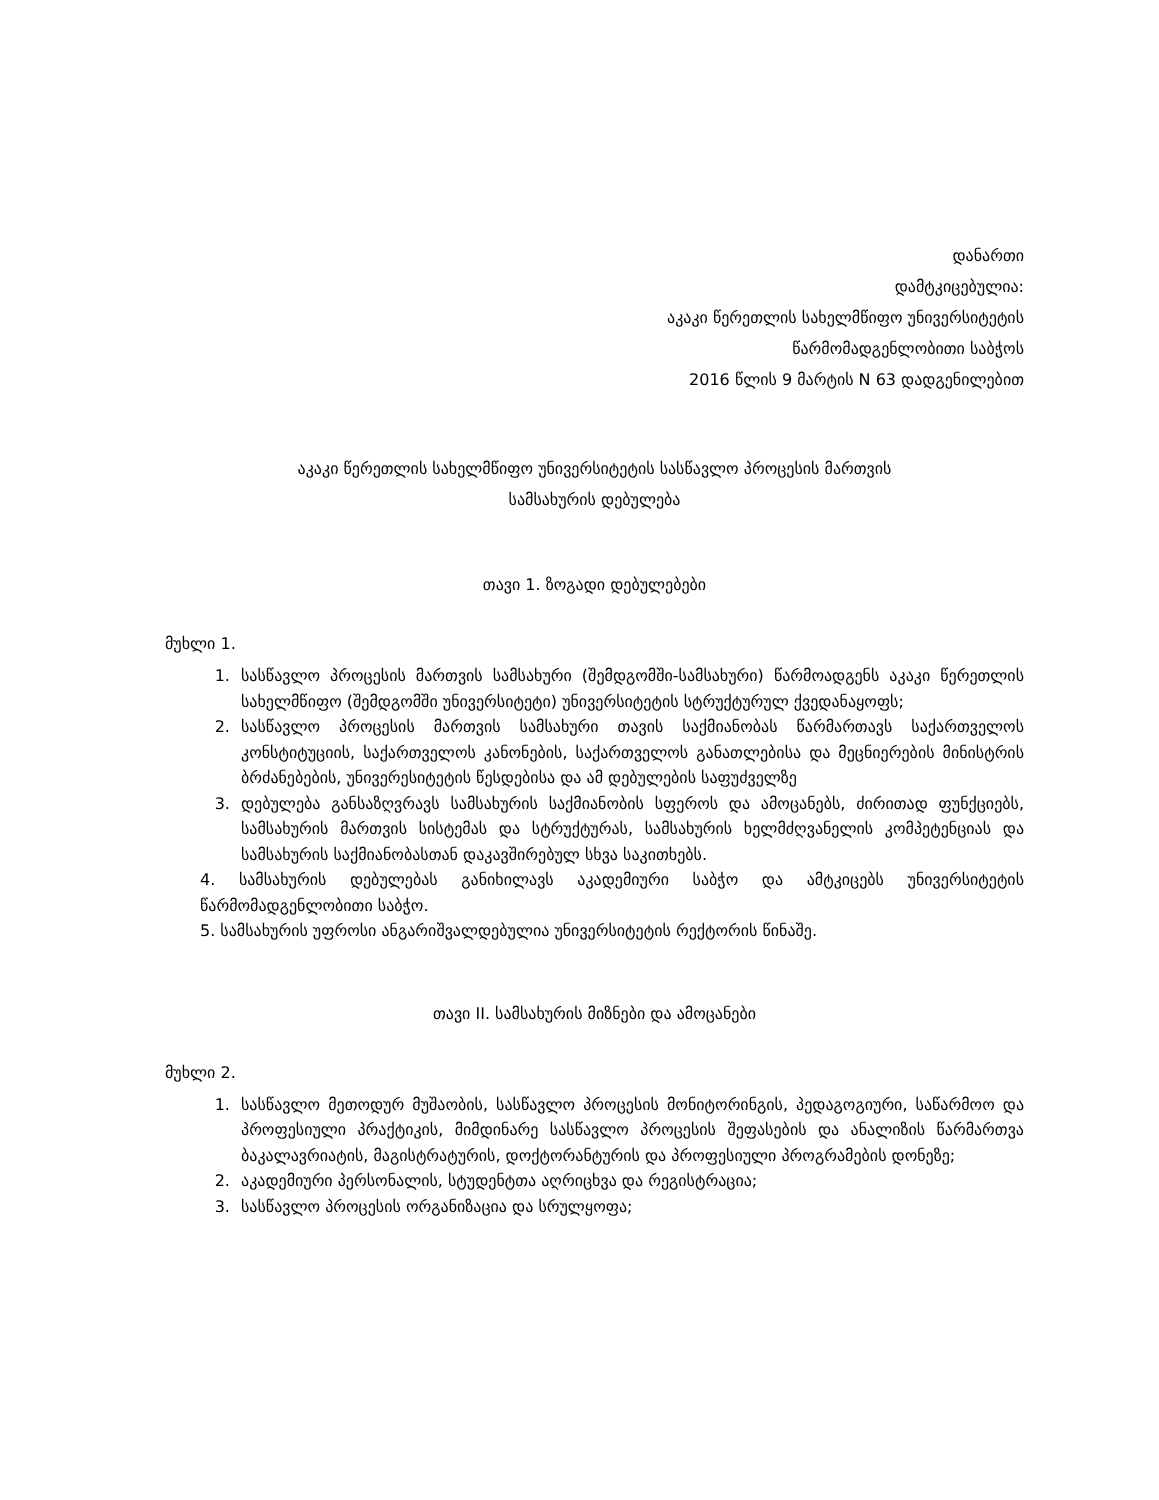დანართი
დამტკიცებულია:
აკაკი წერეთლის სახელმწიფო უნივერსიტეტის
წარმომადგენლობითი საბჭოს
2016 წლის 9 მარტის N 63 დადგენილებით
აკაკი წერეთლის სახელმწიფო უნივერსიტეტის სასწავლო პროცესის მართვის
სამსახურის დებულება
თავი 1. ზოგადი დებულებები
მუხლი 1.
1. სასწავლო პროცესის მართვის სამსახური (შემდგომში-სამსახური) წარმოადგენს აკაკი წერეთლის სახელმწიფო (შემდგომში უნივერსიტეტი) უნივერსიტეტის სტრუქტურულ ქვედანაყოფს;
2. სასწავლო პროცესის მართვის სამსახური თავის საქმიანობას წარმართავს საქართველოს კონსტიტუციის, საქართველოს კანონების, საქართველოს განათლებისა და მეცნიერების მინისტრის ბრძანებების, უნივერესიტეტის წესდებისა და ამ დებულების საფუძველზე
3. დებულება განსაზღვრავს სამსახურის საქმიანობის სფეროს და ამოცანებს, ძირითად ფუნქციებს, სამსახურის მართვის სისტემას და სტრუქტურას, სამსახურის ხელმძღვანელის კომპეტენციას და სამსახურის საქმიანობასთან დაკავშირებულ სხვა საკითხებს.
4. სამსახურის დებულებას განიხილავს აკადემიური საბჭო და ამტკიცებს უნივერსიტეტის წარმომადგენლობითი საბჭო.
5. სამსახურის უფროსი ანგარიშვალდებულია უნივერსიტეტის რექტორის წინაშე.
თავი II. სამსახურის მიზნები და ამოცანები
მუხლი 2.
1. სასწავლო მეთოდურ მუშაობის, სასწავლო პროცესის მონიტორინგის, პედაგოგიური, საწარმოო და პროფესიული პრაქტიკის, მიმდინარე სასწავლო პროცესის შეფასების და ანალიზის წარმართვა ბაკალავრიატის, მაგისტრატურის, დოქტორანტურის და პროფესიული პროგრამების დონეზე;
2. აკადემიური პერსონალის, სტუდენტთა აღრიცხვა და რეგისტრაცია;
3. სასწავლო პროცესის ორგანიზაცია და სრულყოფა;